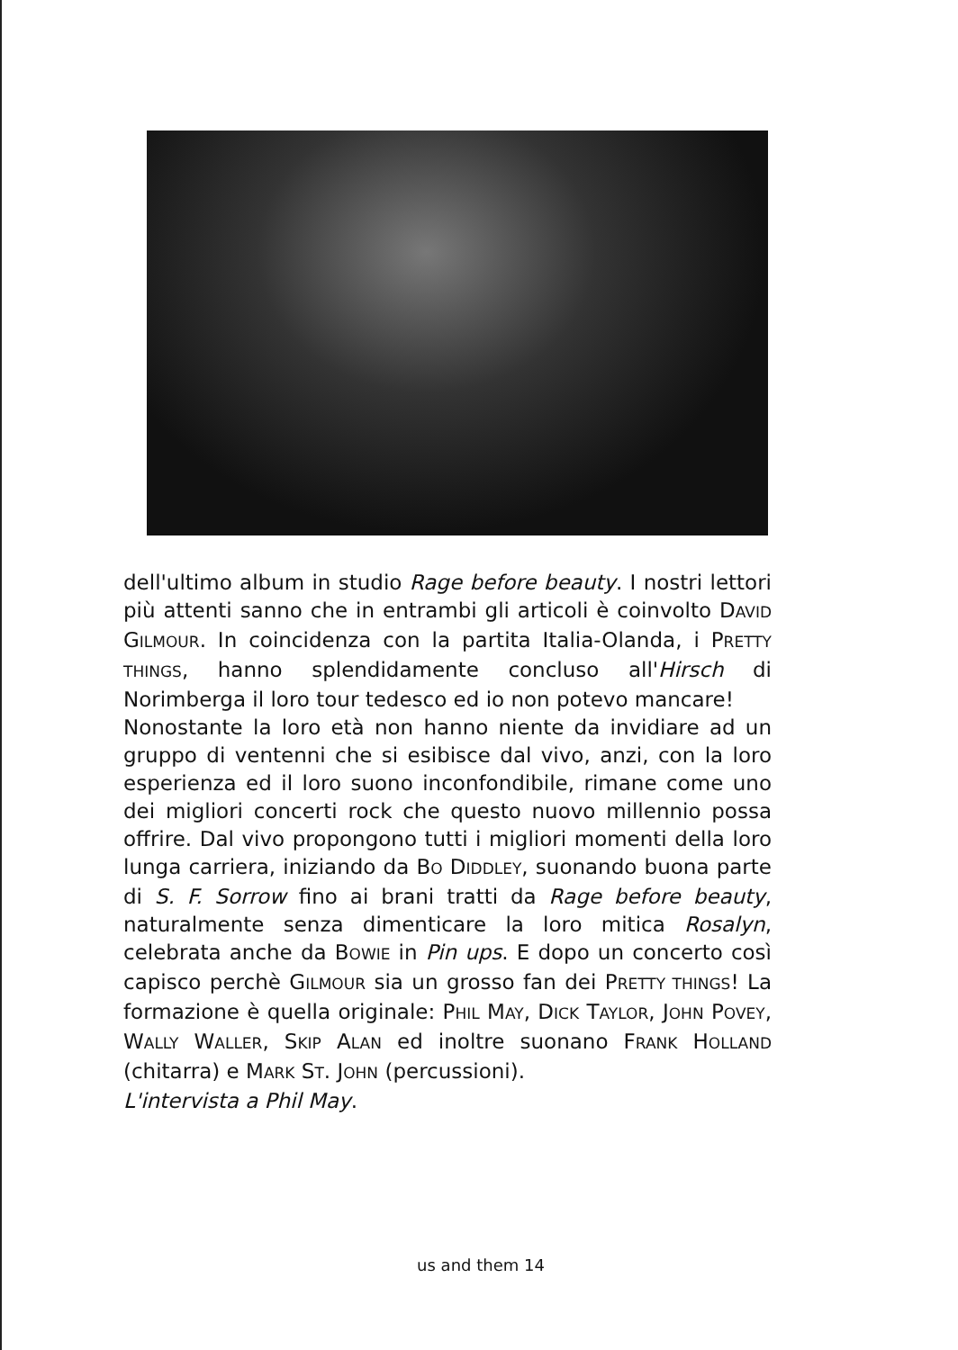dell'ultimo album in studio Rage before beauty. I nostri lettori più attenti sanno che in entrambi gli articoli è coinvolto DAVID GILMOUR. In coincidenza con la partita Italia-Olanda, i PRETTY THINGS, hanno splendidamente concluso all'Hirsch di Norimberga il loro tour tedesco ed io non potevo mancare!
Nonostante la loro età non hanno niente da invidiare ad un gruppo di ventenni che si esibisce dal vivo, anzi, con la loro esperienza ed il loro suono inconfondibile, rimane come uno dei migliori concerti rock che questo nuovo millennio possa offrire. Dal vivo propongono tutti i migliori momenti della loro lunga carriera, iniziando da BO DIDDLEY, suonando buona parte di S. F. Sorrow fino ai brani tratti da Rage before beauty, naturalmente senza dimenticare la loro mitica Rosalyn, celebrata anche da BOWIE in Pin ups. E dopo un concerto così capisco perchè GILMOUR sia un grosso fan dei PRETTY THINGS! La formazione è quella originale: PHIL MAY, DICK TAYLOR, JOHN POVEY, WALLY WALLER, SKIP ALAN ed inoltre suonano FRANK HOLLAND (chitarra) e MARK ST. JOHN (percussioni).
L'intervista a Phil May.
us and them 14